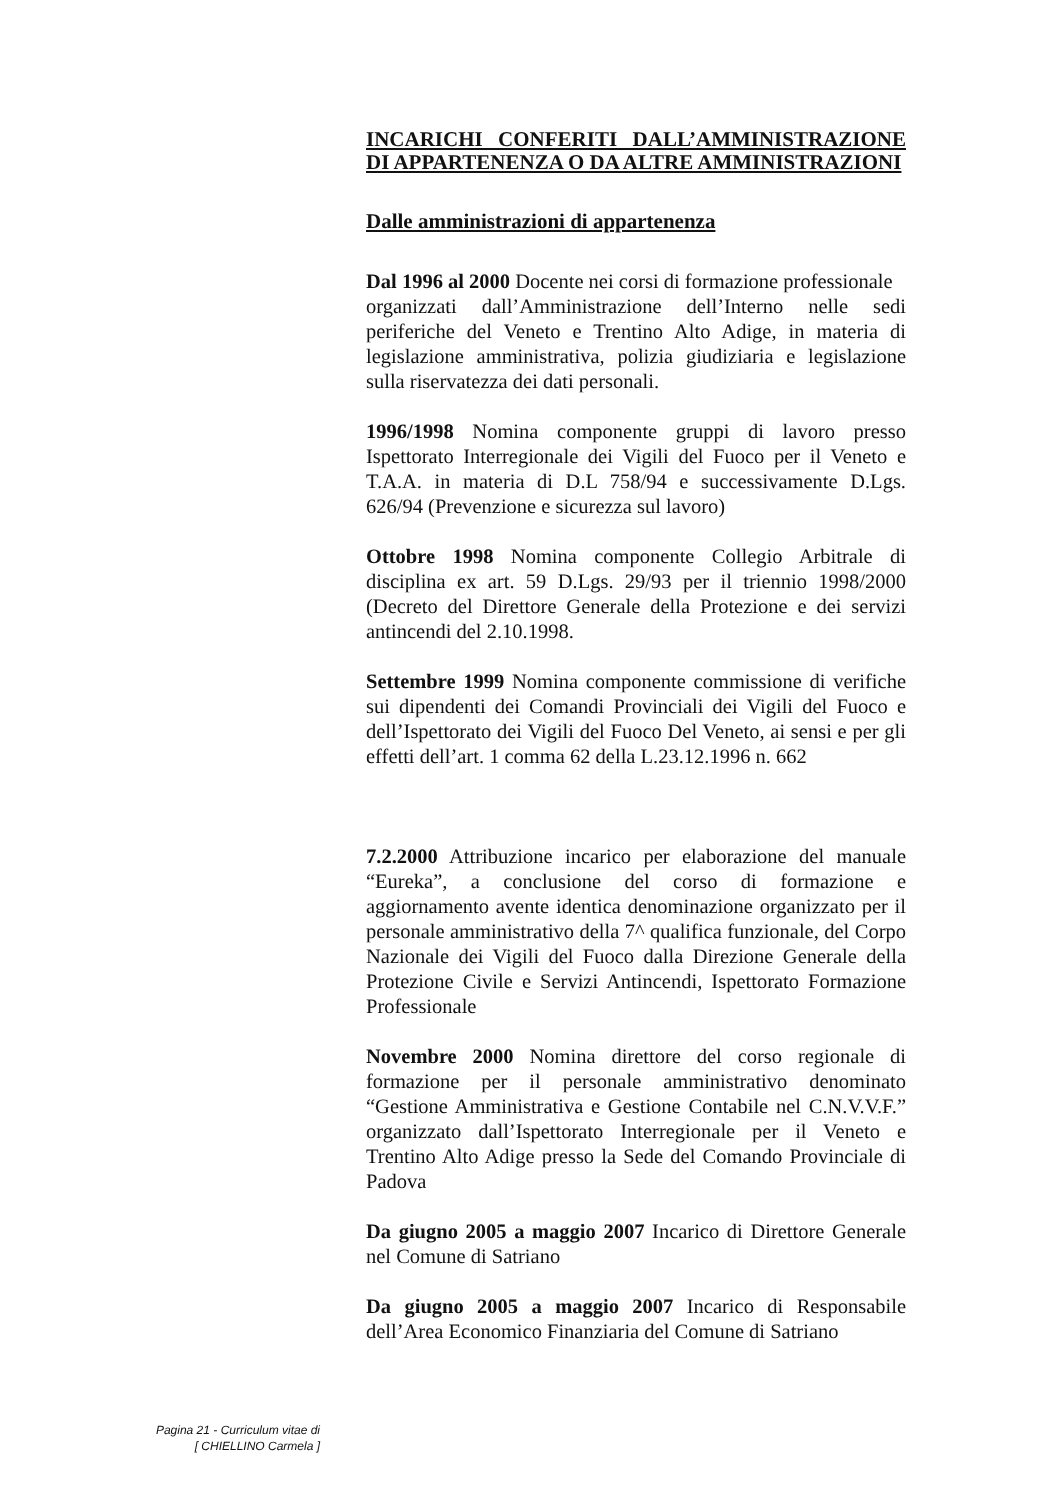INCARICHI CONFERITI DALL’AMMINISTRAZIONE DI APPARTENENZA O DA ALTRE AMMINISTRAZIONI
Dalle amministrazioni di appartenenza
Dal 1996 al 2000 Docente nei corsi di formazione professionale
organizzati dall’Amministrazione dell’Interno nelle sedi periferiche del Veneto e Trentino Alto Adige, in materia di legislazione amministrativa, polizia giudiziaria e legislazione sulla riservatezza dei dati personali.
1996/1998 Nomina componente gruppi di lavoro presso Ispettorato Interregionale dei Vigili del Fuoco per il Veneto e T.A.A. in materia di D.L 758/94 e successivamente D.Lgs. 626/94 (Prevenzione e sicurezza sul lavoro)
Ottobre 1998 Nomina componente Collegio Arbitrale di disciplina ex art. 59 D.Lgs. 29/93 per il triennio 1998/2000 (Decreto del Direttore Generale della Protezione e dei servizi antincendi del 2.10.1998.
Settembre 1999 Nomina componente commissione di verifiche sui dipendenti dei Comandi Provinciali dei Vigili del Fuoco e dell’Ispettorato dei Vigili del Fuoco Del Veneto, ai sensi e per gli effetti dell’art. 1 comma 62 della L.23.12.1996 n. 662
7.2.2000 Attribuzione incarico per elaborazione del manuale “Eureka”, a conclusione del corso di formazione e aggiornamento avente identica denominazione organizzato per il personale amministrativo della 7^ qualifica funzionale, del Corpo Nazionale dei Vigili del Fuoco dalla Direzione Generale della Protezione Civile e Servizi Antincendi, Ispettorato Formazione Professionale
Novembre 2000 Nomina direttore del corso regionale di formazione per il personale amministrativo denominato “Gestione Amministrativa e Gestione Contabile nel C.N.V.V.F.” organizzato dall’Ispettorato Interregionale per il Veneto e Trentino Alto Adige presso la Sede del Comando Provinciale di Padova
Da giugno 2005 a maggio 2007 Incarico di Direttore Generale nel Comune di Satriano
Da giugno 2005 a maggio 2007 Incarico di Responsabile dell’Area Economico Finanziaria del Comune di Satriano
Pagina 21 - Curriculum vitae di
[ CHIELLINO Carmela ]